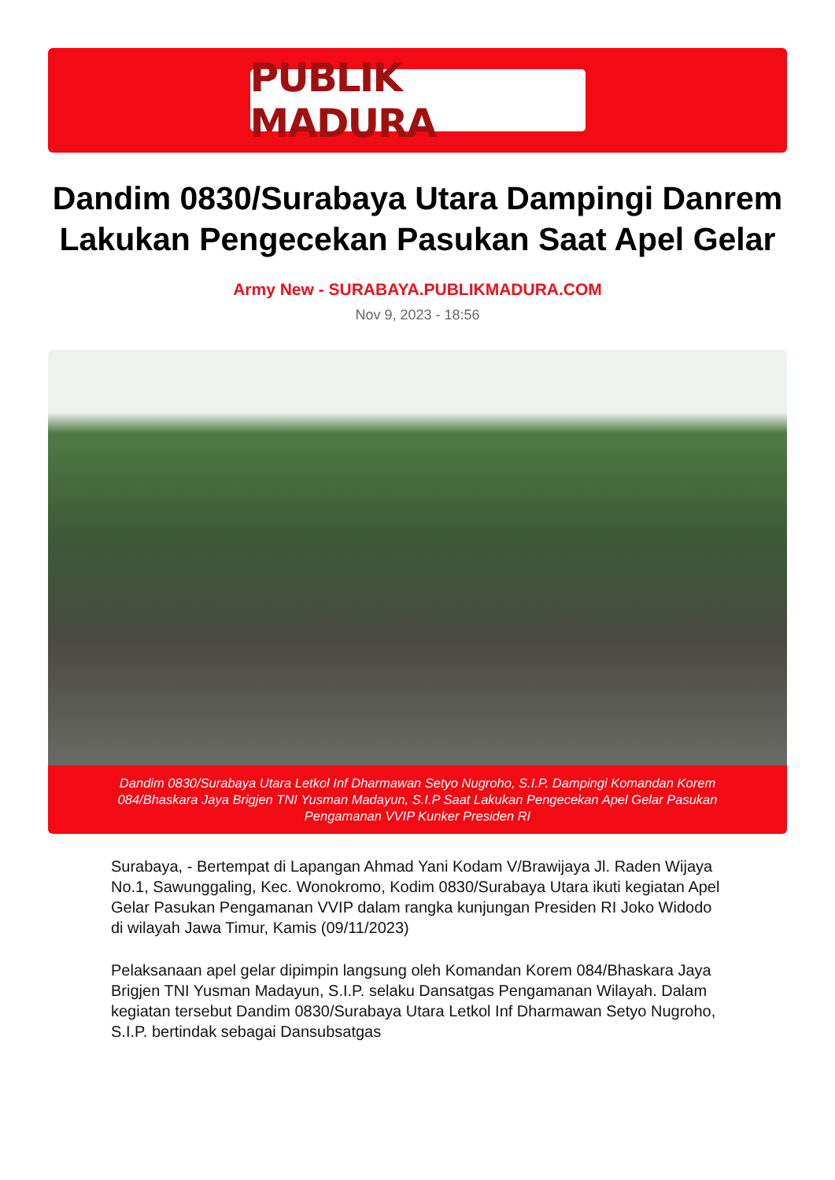PUBLIK MADURA
Dandim 0830/Surabaya Utara Dampingi Danrem Lakukan Pengecekan Pasukan Saat Apel Gelar
Army New - SURABAYA.PUBLIKMADURA.COM
Nov 9, 2023 - 18:56
Dandim 0830/Surabaya Utara Letkol Inf Dharmawan Setyo Nugroho, S.I.P. Dampingi Komandan Korem 084/Bhaskara Jaya Brigjen TNI Yusman Madayun, S.I.P Saat Lakukan Pengecekan Apel Gelar Pasukan Pengamanan VVIP Kunker Presiden RI
Surabaya, - Bertempat di Lapangan Ahmad Yani Kodam V/Brawijaya Jl. Raden Wijaya No.1, Sawunggaling, Kec. Wonokromo, Kodim 0830/Surabaya Utara ikuti kegiatan Apel Gelar Pasukan Pengamanan VVIP dalam rangka kunjungan Presiden RI Joko Widodo di wilayah Jawa Timur, Kamis (09/11/2023)
Pelaksanaan apel gelar dipimpin langsung oleh Komandan Korem 084/Bhaskara Jaya Brigjen TNI Yusman Madayun, S.I.P. selaku Dansatgas Pengamanan Wilayah. Dalam kegiatan tersebut Dandim 0830/Surabaya Utara Letkol Inf Dharmawan Setyo Nugroho, S.I.P. bertindak sebagai Dansubsatgas